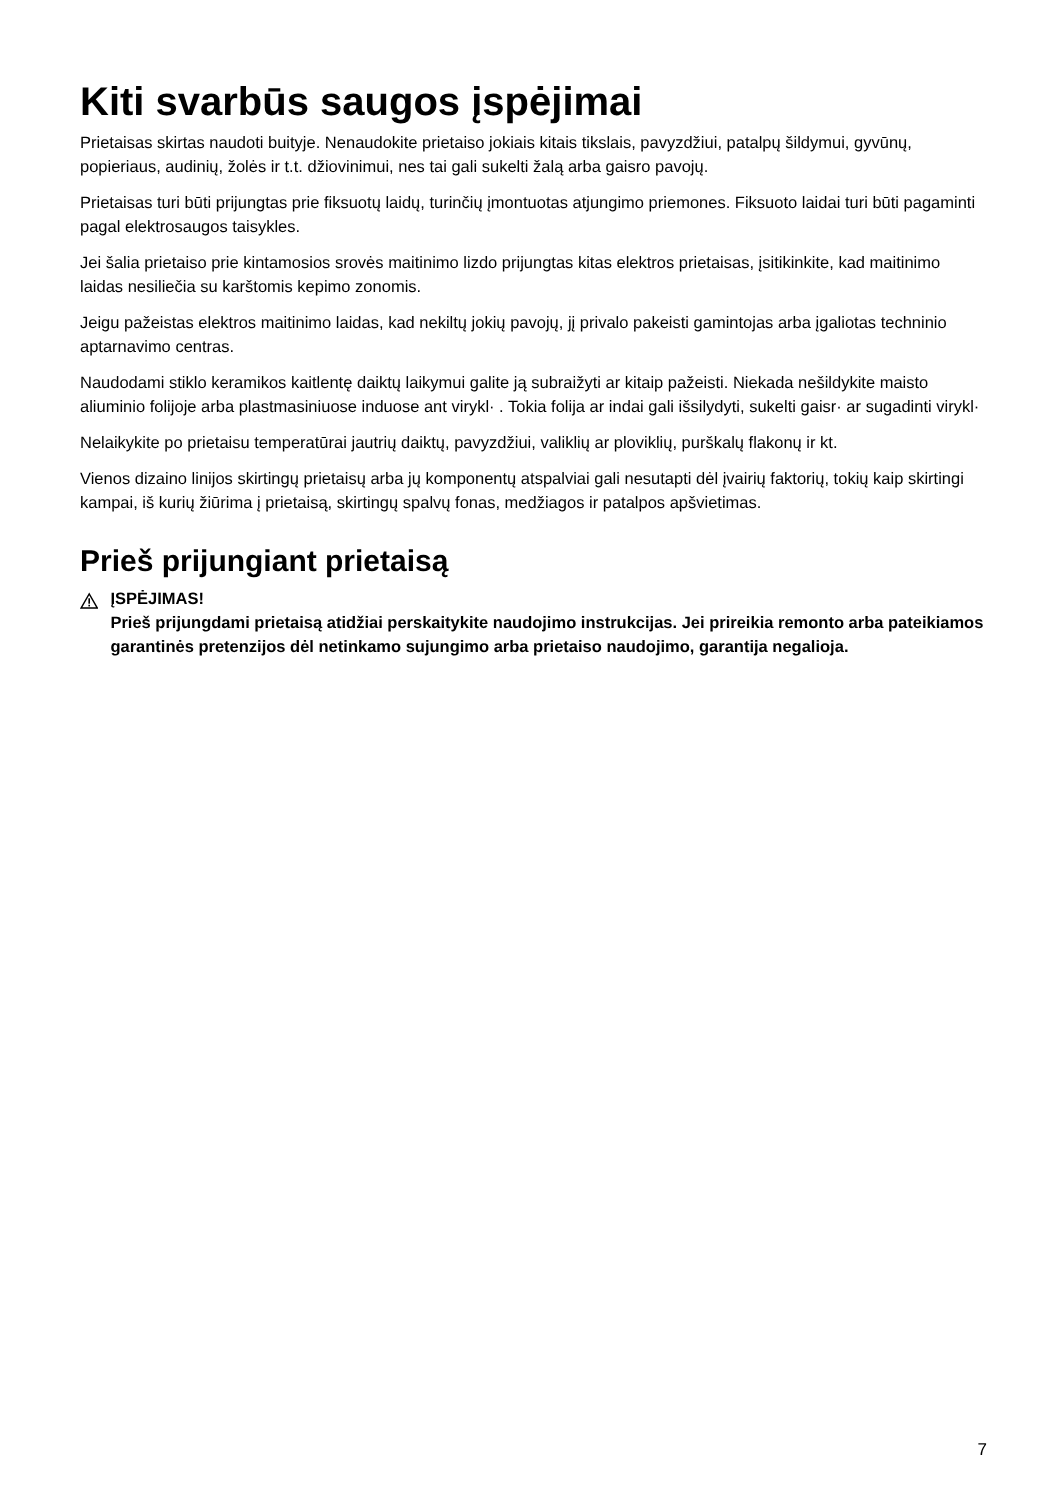Kiti svarbūs saugos įspėjimai
Prietaisas skirtas naudoti buityje. Nenaudokite prietaiso jokiais kitais tikslais, pavyzdžiui, patalpų šildymui, gyvūnų, popieriaus, audinių, žolės ir t.t. džiovinimui, nes tai gali sukelti žalą arba gaisro pavojų.
Prietaisas turi būti prijungtas prie fiksuotų laidų, turinčių įmontuotas atjungimo priemones. Fiksuoto laidai turi būti pagaminti pagal elektrosaugos taisykles.
Jei šalia prietaiso prie kintamosios srovės maitinimo lizdo prijungtas kitas elektros prietaisas, įsitikinkite, kad maitinimo laidas nesiliečia su karštomis kepimo zonomis.
Jeigu pažeistas elektros maitinimo laidas, kad nekiltų jokių pavojų, jį privalo pakeisti gamintojas arba įgaliotas techninio aptarnavimo centras.
Naudodami stiklo keramikos kaitlentę daiktų laikymui galite ją subraižyti ar kitaip pažeisti. Niekada nešildykite maisto aliuminio folijoje arba plastmasiniuose induose ant virykl· . Tokia folija ar indai gali išsilydyti, sukelti gaisr· ar sugadinti virykl·
Nelaikykite po prietaisu temperatūrai jautrių daiktų, pavyzdžiui, valiklių ar ploviklių, purškalų flakonų ir kt.
Vienos dizaino linijos skirtingų prietaisų arba jų komponentų atspalviai gali nesutapti dėl įvairių faktorių, tokių kaip skirtingi kampai, iš kurių žiūrima į prietaisą, skirtingų spalvų fonas, medžiagos ir patalpos apšvietimas.
Prieš prijungiant prietaisą
ĮSPĖJIMAS!
Prieš prijungdami prietaisą atidžiai perskaitykite naudojimo instrukcijas. Jei prireikia remonto arba pateikiamos garantinės pretenzijos dėl netinkamo sujungimo arba prietaiso naudojimo, garantija negalioja.
7